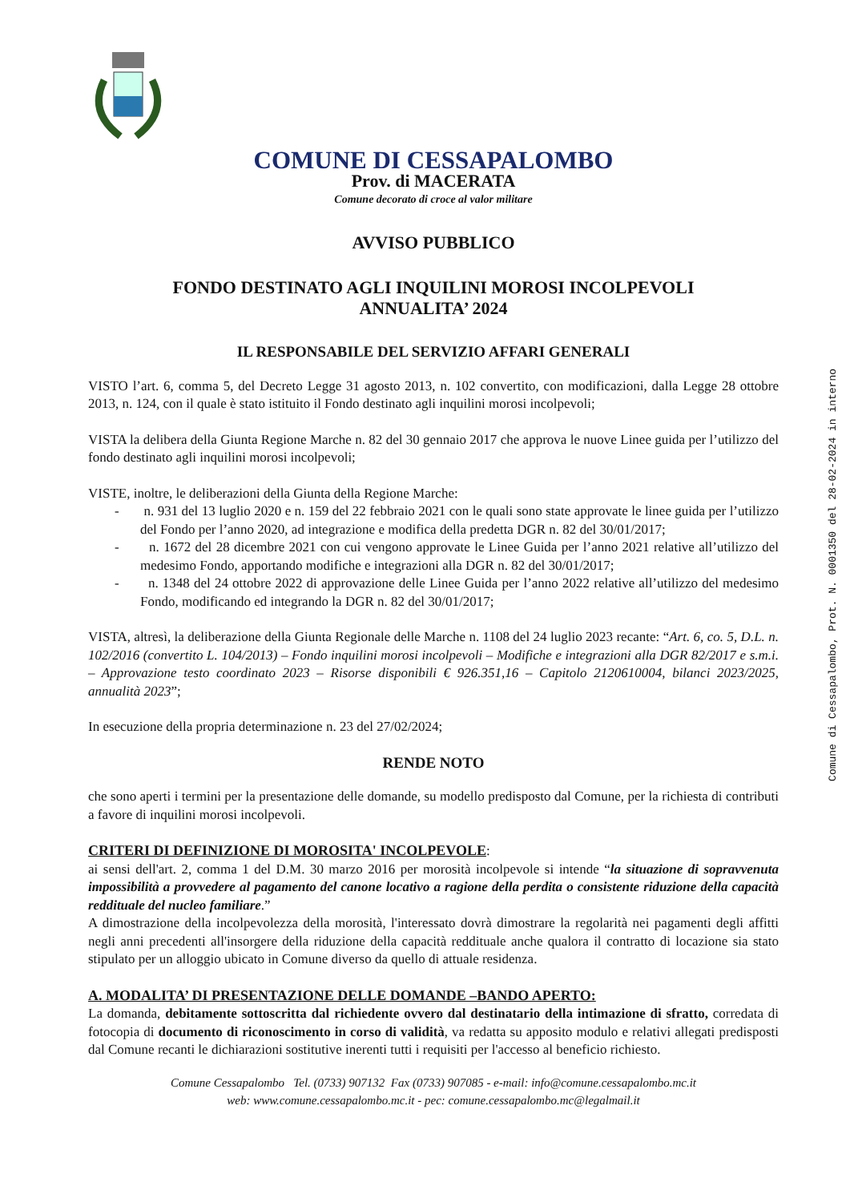COMUNE DI CESSAPALOMBO
Prov. di MACERATA
Comune decorato di croce al valor militare
AVVISO PUBBLICO
FONDO DESTINATO AGLI INQUILINI MOROSI INCOLPEVOLI
ANNUALITA’ 2024
IL RESPONSABILE DEL SERVIZIO AFFARI GENERALI
VISTO l’art. 6, comma 5, del Decreto Legge 31 agosto 2013, n. 102 convertito, con modificazioni, dalla Legge 28 ottobre 2013, n. 124, con il quale è stato istituito il Fondo destinato agli inquilini morosi incolpevoli;
VISTA la delibera della Giunta Regione Marche n. 82 del 30 gennaio 2017 che approva le nuove Linee guida per l’utilizzo del fondo destinato agli inquilini morosi incolpevoli;
VISTE, inoltre, le deliberazioni della Giunta della Regione Marche:
- n. 931 del 13 luglio 2020 e n. 159 del 22 febbraio 2021 con le quali sono state approvate le linee guida per l’utilizzo del Fondo per l’anno 2020, ad integrazione e modifica della predetta DGR n. 82 del 30/01/2017;
- n. 1672 del 28 dicembre 2021 con cui vengono approvate le Linee Guida per l’anno 2021 relative all’utilizzo del medesimo Fondo, apportando modifiche e integrazioni alla DGR n. 82 del 30/01/2017;
- n. 1348 del 24 ottobre 2022 di approvazione delle Linee Guida per l’anno 2022 relative all’utilizzo del medesimo Fondo, modificando ed integrando la DGR n. 82 del 30/01/2017;
VISTA, altresì, la deliberazione della Giunta Regionale delle Marche n. 1108 del 24 luglio 2023 recante: “Art. 6, co. 5, D.L. n. 102/2016 (convertito L. 104/2013) – Fondo inquilini morosi incolpevoli – Modifiche e integrazioni alla DGR 82/2017 e s.m.i. – Approvazione testo coordinato 2023 – Risorse disponibili € 926.351,16 – Capitolo 2120610004, bilanci 2023/2025, annualità 2023”;
In esecuzione della propria determinazione n. 23 del 27/02/2024;
RENDE NOTO
che sono aperti i termini per la presentazione delle domande, su modello predisposto dal Comune, per la richiesta di contributi a favore di inquilini morosi incolpevoli.
CRITERI DI DEFINIZIONE DI MOROSITA' INCOLPEVOLE:
ai sensi dell'art. 2, comma 1 del D.M. 30 marzo 2016 per morosità incolpevole si intende “la situazione di sopravvenuta impossibilità a provvedere al pagamento del canone locativo a ragione della perdita o consistente riduzione della capacità reddituale del nucleo familiare.”
A dimostrazione della incolpevolezza della morosità, l'interessato dovrà dimostrare la regolarità nei pagamenti degli affitti negli anni precedenti all'insorgere della riduzione della capacità reddituale anche qualora il contratto di locazione sia stato stipulato per un alloggio ubicato in Comune diverso da quello di attuale residenza.
A. MODALITA’ DI PRESENTAZIONE DELLE DOMANDE –BANDO APERTO:
La domanda, debitamente sottoscritta dal richiedente ovvero dal destinatario della intimazione di sfratto, corredata di fotocopia di documento di riconoscimento in corso di validità, va redatta su apposito modulo e relativi allegati predisposti dal Comune recanti le dichiarazioni sostitutive inerenti tutti i requisiti per l'accesso al beneficio richiesto.
Comune Cessapalombo Tel. (0733) 907132 Fax (0733) 907085 - e-mail: info@comune.cessapalombo.mc.it
web: www.comune.cessapalombo.mc.it - pec: comune.cessapalombo.mc@legalmail.it
Comune di Cessapalombo, Prot. N. 0001350 del 28-02-2024 in interno